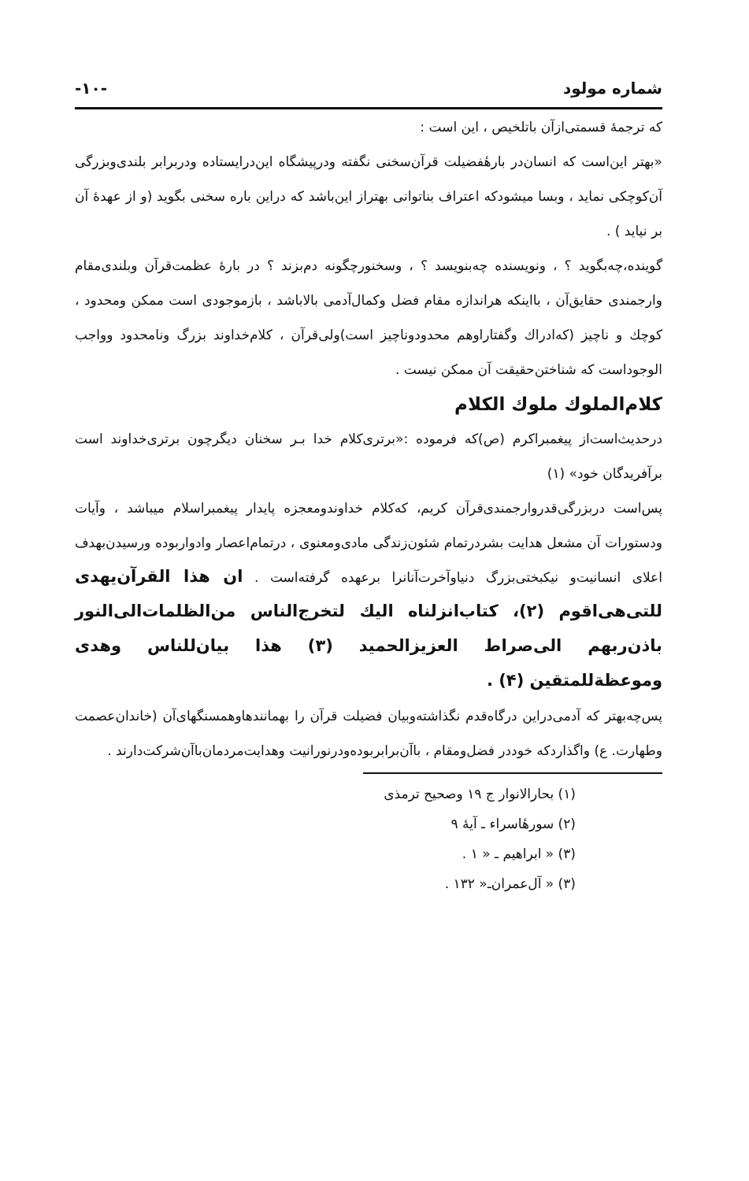شماره مولود -۱۰-
که ترجمهٔ قسمتی‌ازآن باتلخیص ، این است :
«بهتر این‌است که انسان‌در بارهٔفضیلت قرآن‌سخنی نگفته ودرپیشگاه این‌درایستاده ودربرابر بلندی‌وبزرگی آن‌کوچکی نماید ، وبسا میشودکه اعتراف بناتوانی بهتراز این‌باشد که دراین باره سخنی بگوید (و از عهدهٔ آن بر نیاید ) .
گوینده،چه‌بگوید ؟ ، ونویسنده چه‌بنویسد ؟ ، وسخنورچگونه دم‌بزند ؟ در بارهٔ عظمت‌قرآن وبلندی‌مقام وارجمندی حقایق‌آن ، بااینکه هراندازه مقام فضل وکمال‌آدمی بالاباشد ، بازموجودی است ممکن ومحدود ، کوچك و ناچیز (که‌ادراك وگفتاراوهم محدودوناچیز است)ولی‌قرآن ، کلام‌خداوند بزرگ ونامحدود وواجب الوجوداست که شناختن‌حقیقت آن ممکن نیست .
کلام‌الملوك ملوك الکلام
درحدیث‌است‌از پیغمبراکرم (ص)که فرموده :«برتری‌کلام خدا بـر سخنان دیگرچون برتری‌خداوند است برآفریدگان خود» (۱)
پس‌است دربزرگی‌قدروارجمندی‌قرآن کریم، که‌کلام خداوندومعجزه پایدار پیغمبراسلام میباشد ، وآیات ودستورات آن مشعل هدایت بشردرتمام شئون‌زندگی مادی‌ومعنوی ، درتمام‌اعصار وادواربوده ورسیدن‌بهدف اعلای انسانیت‌و نیکبختی‌بزرگ دنیاوآخرت‌آنانرا برعهده گرفته‌است . ان هذا القرآن‌یهدی للتی‌هی‌اقوم (۲)، کتاب‌انزلناه الیك لتخرج‌الناس من‌الظلمات‌الی‌النور باذن‌ربهم الی‌صراط العزیزالحمید (۳) هذا بیان‌للناس وهدی وموعظة‌للمتقین (۴) .
پس‌چه‌بهتر که آدمی‌دراین درگاه‌قدم نگذاشته‌وبیان فضیلت قرآن را بهمانندها‌وهمسنگهای‌آن (خاندان‌عصمت وطهارت. ع) واگذاردکه خوددر فضل‌ومقام ، باآن‌برابربوده‌ودرنورانیت وهدایت‌مردمان‌باآن‌شرکت‌دارند .
(۱) بحارالانوار ج ۱۹ وصحیح ترمذی
(۲) سورهٔاسراء ـ آیهٔ ۹
(۳) « ابراهیم ـ « ۱ .
(۳) « آل‌عمران‌ـ« ۱۳۲ .